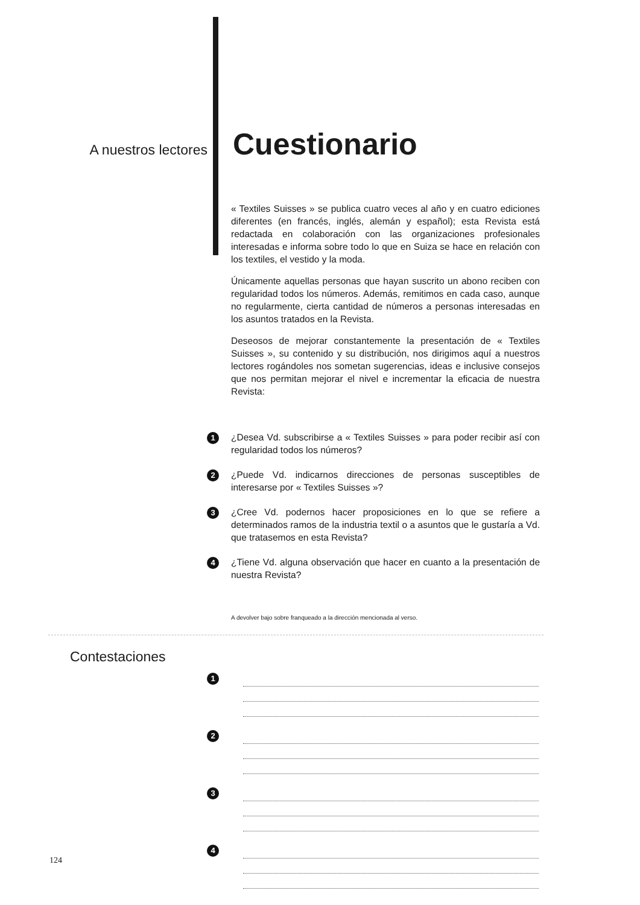A nuestros lectores
Cuestionario
« Textiles Suisses » se publica cuatro veces al año y en cuatro ediciones diferentes (en francés, inglés, alemán y español); esta Revista está redactada en colaboración con las organizaciones profesionales interesadas e informa sobre todo lo que en Suiza se hace en relación con los textiles, el vestido y la moda.
Únicamente aquellas personas que hayan suscrito un abono reciben con regularidad todos los números. Además, remitimos en cada caso, aunque no regularmente, cierta cantidad de números a personas interesadas en los asuntos tratados en la Revista.
Deseosos de mejorar constantemente la presentación de « Textiles Suisses », su contenido y su distribución, nos dirigimos aquí a nuestros lectores rogándoles nos sometan sugerencias, ideas e inclusive consejos que nos permitan mejorar el nivel e incrementar la eficacia de nuestra Revista:
1 ¿Desea Vd. subscribirse a « Textiles Suisses » para poder recibir así con regularidad todos los números?
2 ¿Puede Vd. indicarnos direcciones de personas susceptibles de interesarse por « Textiles Suisses »?
3 ¿Cree Vd. podernos hacer proposiciones en lo que se refiere a determinados ramos de la industria textil o a asuntos que le gustaría a Vd. que tratasemos en esta Revista?
4 ¿Tiene Vd. alguna observación que hacer en cuanto a la presentación de nuestra Revista?
A devolver bajo sobre franqueado a la dirección mencionada al verso.
Contestaciones
1
2
3
4
124